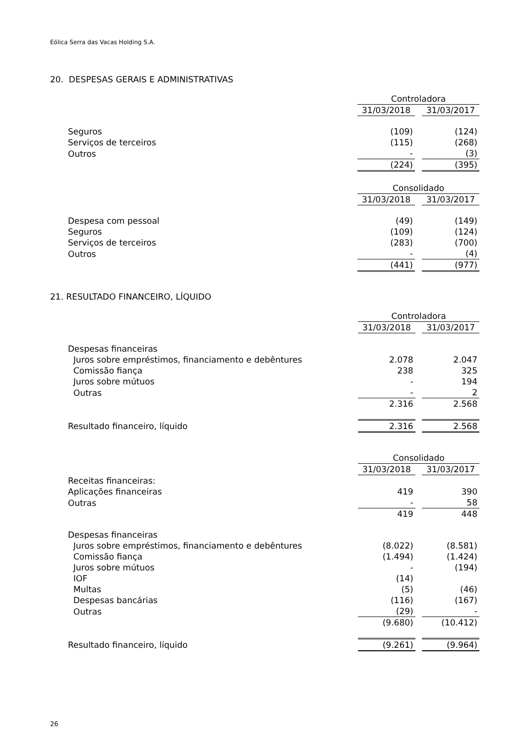Eólica Serra das Vacas Holding S.A.
20. DESPESAS GERAIS E ADMINISTRATIVAS
| | Controladora | | |
| | 31/03/2018 | | 31/03/2017 |
| Seguros | (109) | | (124) |
| Serviços de terceiros | (115) | | (268) |
| Outros | - | | (3) |
| | (224) | | (395) |
| | Consolidado | | |
| | 31/03/2018 | | 31/03/2017 |
| Despesa com pessoal | (49) | | (149) |
| Seguros | (109) | | (124) |
| Serviços de terceiros | (283) | | (700) |
| Outros | - | | (4) |
| | (441) | | (977) |
21. RESULTADO FINANCEIRO, LÍQUIDO
| | Controladora | | |
| | 31/03/2018 | | 31/03/2017 |
| Despesas financeiras | | | |
| Juros sobre empréstimos, financiamento e debêntures | 2.078 | | 2.047 |
| Comissão fiança | 238 | | 325 |
| Juros sobre mútuos | - | | 194 |
| Outras | - | | 2 |
| | 2.316 | | 2.568 |
| Resultado financeiro, líquido | 2.316 | | 2.568 |
| | Consolidado | | |
| | 31/03/2018 | | 31/03/2017 |
| Receitas financeiras: | | | |
| Aplicações financeiras | 419 | | 390 |
| Outras | - | | 58 |
| | 419 | | 448 |
| Despesas financeiras | | | |
| Juros sobre empréstimos, financiamento e debêntures | (8.022) | | (8.581) |
| Comissão fiança | (1.494) | | (1.424) |
| Juros sobre mútuos | - | | (194) |
| IOF | (14) | | |
| Multas | (5) | | (46) |
| Despesas bancárias | (116) | | (167) |
| Outras | (29) | | - |
| | (9.680) | | (10.412) |
| Resultado financeiro, líquido | (9.261) | | (9.964) |
26